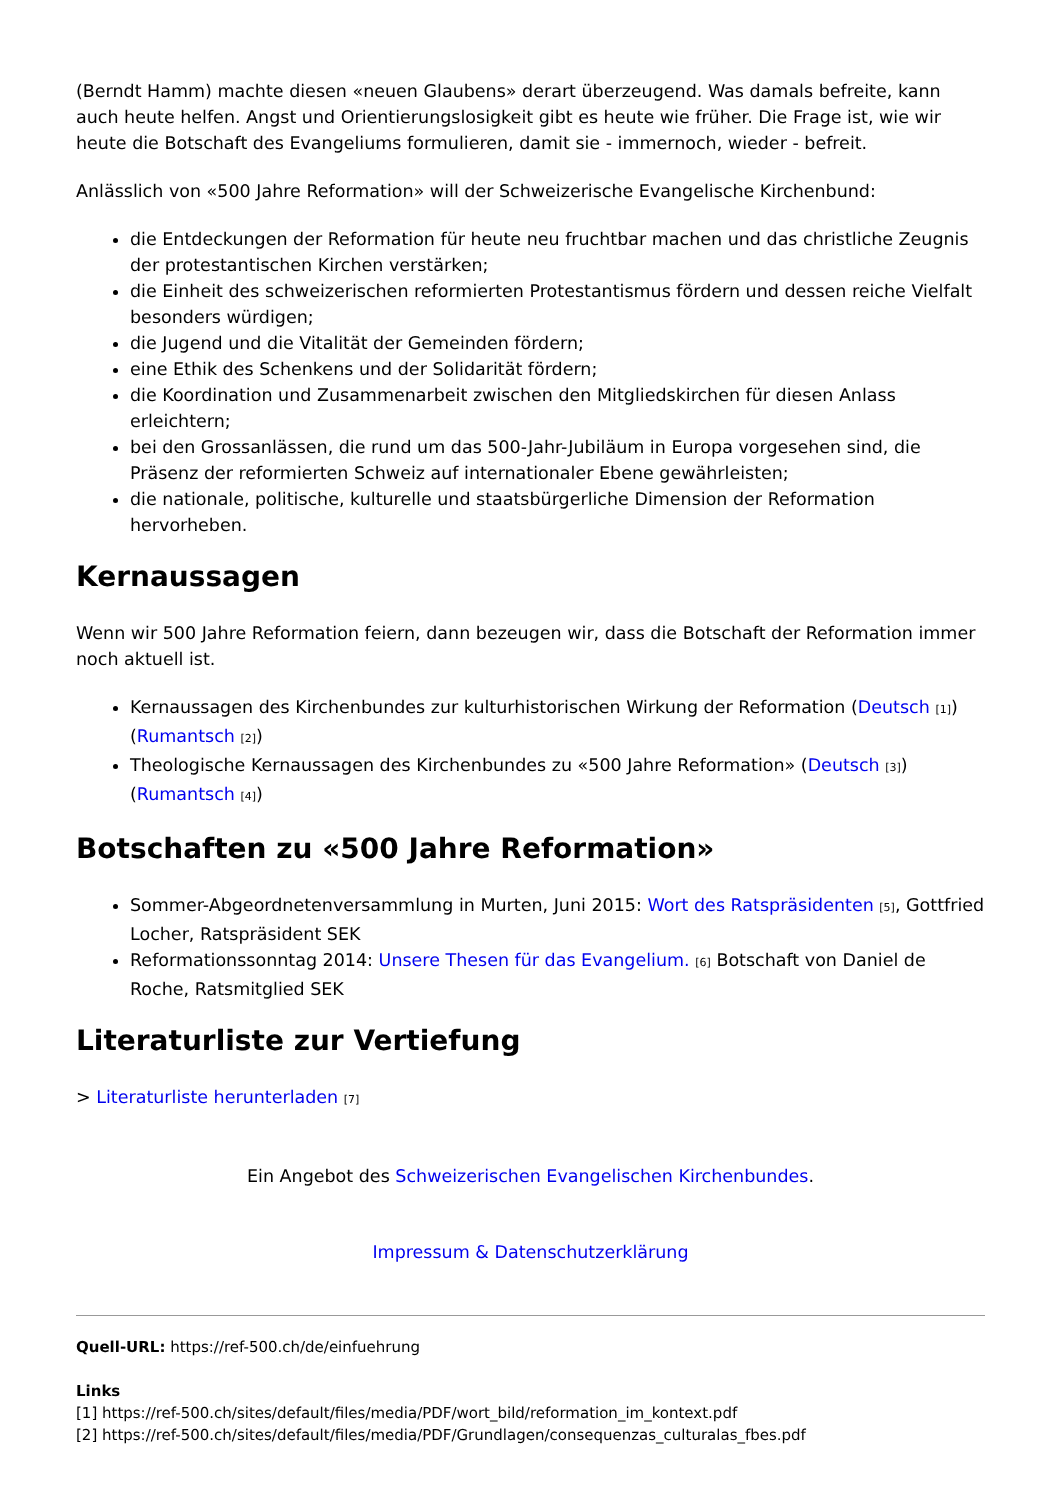(Berndt Hamm) machte diesen «neuen Glaubens» derart überzeugend. Was damals befreite, kann auch heute helfen. Angst und Orientierungslosigkeit gibt es heute wie früher. Die Frage ist, wie wir heute die Botschaft des Evangeliums formulieren, damit sie - immernoch, wieder - befreit.
Anlässlich von «500 Jahre Reformation» will der Schweizerische Evangelische Kirchenbund:
die Entdeckungen der Reformation für heute neu fruchtbar machen und das christliche Zeugnis der protestantischen Kirchen verstärken;
die Einheit des schweizerischen reformierten Protestantismus fördern und dessen reiche Vielfalt besonders würdigen;
die Jugend und die Vitalität der Gemeinden fördern;
eine Ethik des Schenkens und der Solidarität fördern;
die Koordination und Zusammenarbeit zwischen den Mitgliedskirchen für diesen Anlass erleichtern;
bei den Grossanlässen, die rund um das 500-Jahr-Jubiläum in Europa vorgesehen sind, die Präsenz der reformierten Schweiz auf internationaler Ebene gewährleisten;
die nationale, politische, kulturelle und staatsbürgerliche Dimension der Reformation hervorheben.
Kernaussagen
Wenn wir 500 Jahre Reformation feiern, dann bezeugen wir, dass die Botschaft der Reformation immer noch aktuell ist.
Kernaussagen des Kirchenbundes zur kulturhistorischen Wirkung der Reformation (Deutsch [1]) (Rumantsch [2])
Theologische Kernaussagen des Kirchenbundes zu «500 Jahre Reformation» (Deutsch [3]) (Rumantsch [4])
Botschaften zu «500 Jahre Reformation»
Sommer-Abgeordnetenversammlung in Murten, Juni 2015: Wort des Ratspräsidenten [5], Gottfried Locher, Ratspräsident SEK
Reformationssonntag 2014: Unsere Thesen für das Evangelium. [6] Botschaft von Daniel de Roche, Ratsmitglied SEK
Literaturliste zur Vertiefung
> Literaturliste herunterladen [7]
Ein Angebot des Schweizerischen Evangelischen Kirchenbundes.
Impressum & Datenschutzerklärung
Quell-URL: https://ref-500.ch/de/einfuehrung
Links
[1] https://ref-500.ch/sites/default/files/media/PDF/wort_bild/reformation_im_kontext.pdf
[2] https://ref-500.ch/sites/default/files/media/PDF/Grundlagen/consequenzas_culturalas_fbes.pdf